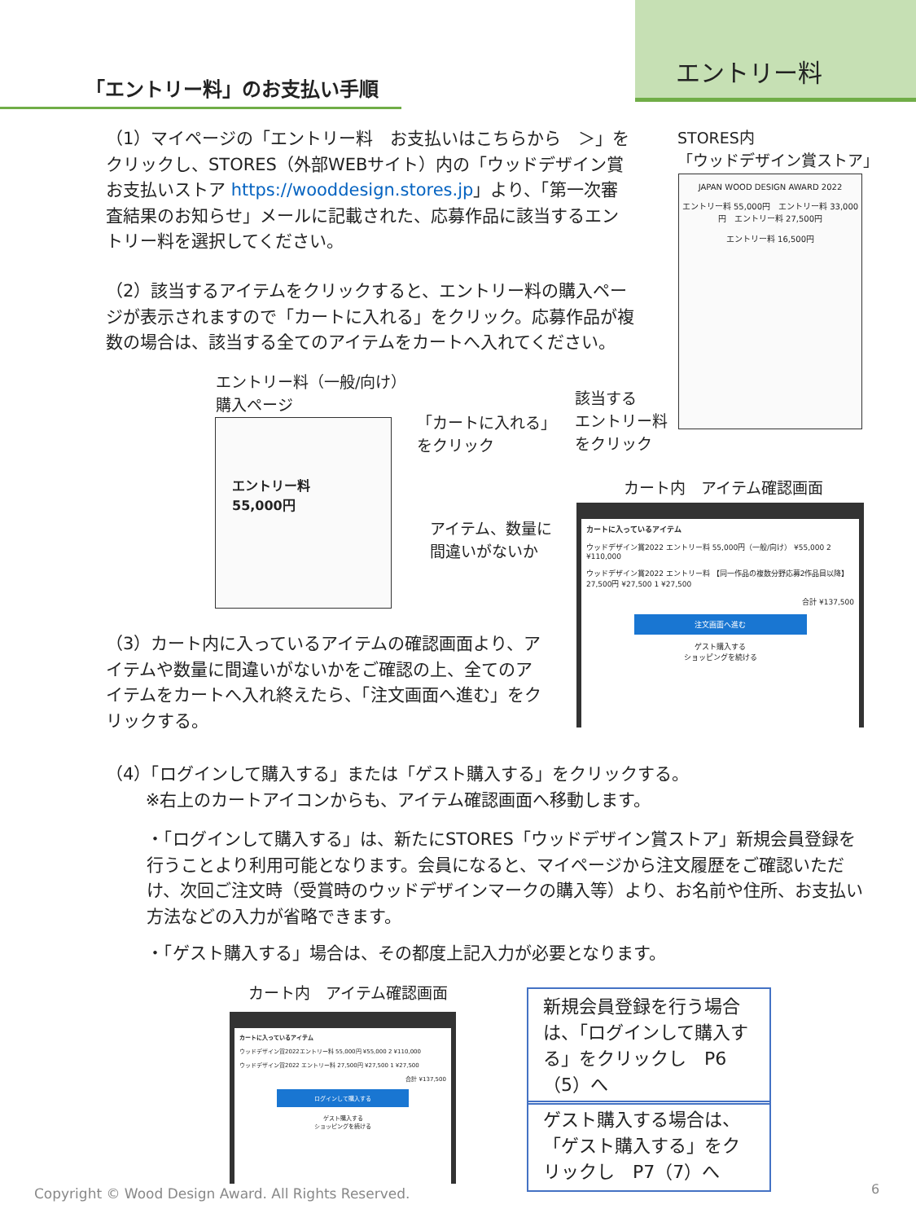エントリー料
「エントリー料」のお支払い手順
（1）マイページの「エントリー料　お支払いはこちらから　＞」をクリックし、STORES（外部WEBサイト）内の「ウッドデザイン賞 お支払いストア https://wooddesign.stores.jp」より、「第一次審査結果のお知らせ」メールに記載された、応募作品に該当するエントリー料を選択してください。
（2）該当するアイテムをクリックすると、エントリー料の購入ページが表示されますので「カートに入れる」をクリック。応募作品が複数の場合は、該当する全てのアイテムをカートへ入れてください。
STORES内
「ウッドデザイン賞ストア」
JAPAN WOOD DESIGN AWARD 2022
エントリー料 55,000円　エントリー料 33,000円　エントリー料 27,500円
エントリー料 16,500円
エントリー料（一般/向け）
購入ページ
エントリー料
55,000円
「カートに入れる」
をクリック
該当する
エントリー料
をクリック
カート内　アイテム確認画面
アイテム、数量に
間違いがないか
カートに入っているアイテム
ウッドデザイン賞2022 エントリー料 55,000円（一般/向け） ¥55,000 2 ¥110,000
ウッドデザイン賞2022 エントリー料 【同一作品の複数分野応募2作品目以降】27,500円 ¥27,500 1 ¥27,500
合計 ¥137,500
注文画面へ進む
ゲスト購入する
ショッピングを続ける
（3）カート内に入っているアイテムの確認画面より、アイテムや数量に間違いがないかをご確認の上、全てのアイテムをカートへ入れ終えたら、「注文画面へ進む」をクリックする。
（4）「ログインして購入する」または「ゲスト購入する」をクリックする。
　　 ※右上のカートアイコンからも、アイテム確認画面へ移動します。
・「ログインして購入する」は、新たにSTORES「ウッドデザイン賞ストア」新規会員登録を行うことより利用可能となります。会員になると、マイページから注文履歴をご確認いただけ、次回ご注文時（受賞時のウッドデザインマークの購入等）より、お名前や住所、お支払い方法などの入力が省略できます。
・「ゲスト購入する」場合は、その都度上記入力が必要となります。
カート内　アイテム確認画面
カートに入っているアイテム
ウッドデザイン賞2022エントリー料 55,000円 ¥55,000 2 ¥110,000
ウッドデザイン賞2022 エントリー料 27,500円 ¥27,500 1 ¥27,500
合計 ¥137,500
ログインして購入する
ゲスト購入する
ショッピングを続ける
新規会員登録を行う場合は、「ログインして購入する」をクリックし　P6（5）へ
ゲスト購入する場合は、「ゲスト購入する」をクリックし　P7（7）へ
Copyright © Wood Design Award. All Rights Reserved.
6